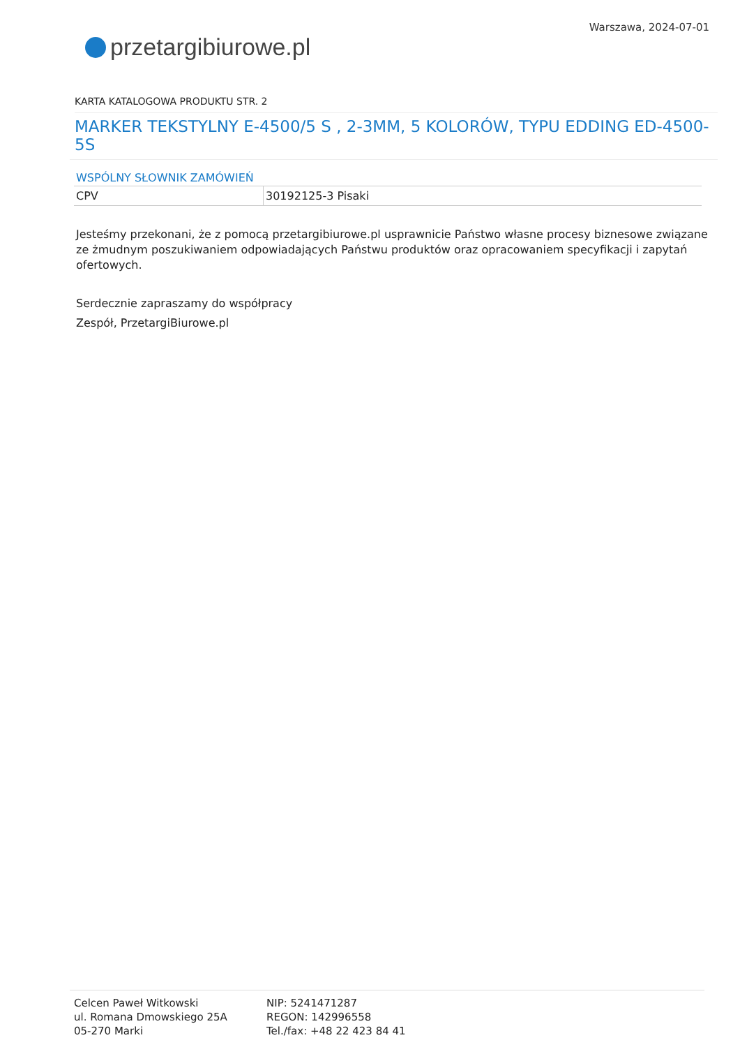przetargi biurowe.pl
Warszawa, 2024-07-01
KARTA KATALOGOWA PRODUKTU STR. 2
MARKER TEKSTYLNY E-4500/5 S , 2-3MM, 5 KOLORÓW, TYPU EDDING ED-4500-5S
WSPÓLNY SŁOWNIK ZAMÓWIEŃ
| CPV | 30192125-3 Pisaki |
Jesteśmy przekonani, że z pomocą przetargibiurowe.pl usprawnicie Państwo własne procesy biznesowe związane ze żmudnym poszukiwaniem odpowiadających Państwu produktów oraz opracowaniem specyfikacji i zapytań ofertowych.
Serdecznie zapraszamy do współpracy
Zespół, PrzetargiBiurowe.pl
Celcen Paweł Witkowski
ul. Romana Dmowskiego 25A
05-270 Marki
NIP: 5241471287
REGON: 142996558
Tel./fax: +48 22 423 84 41